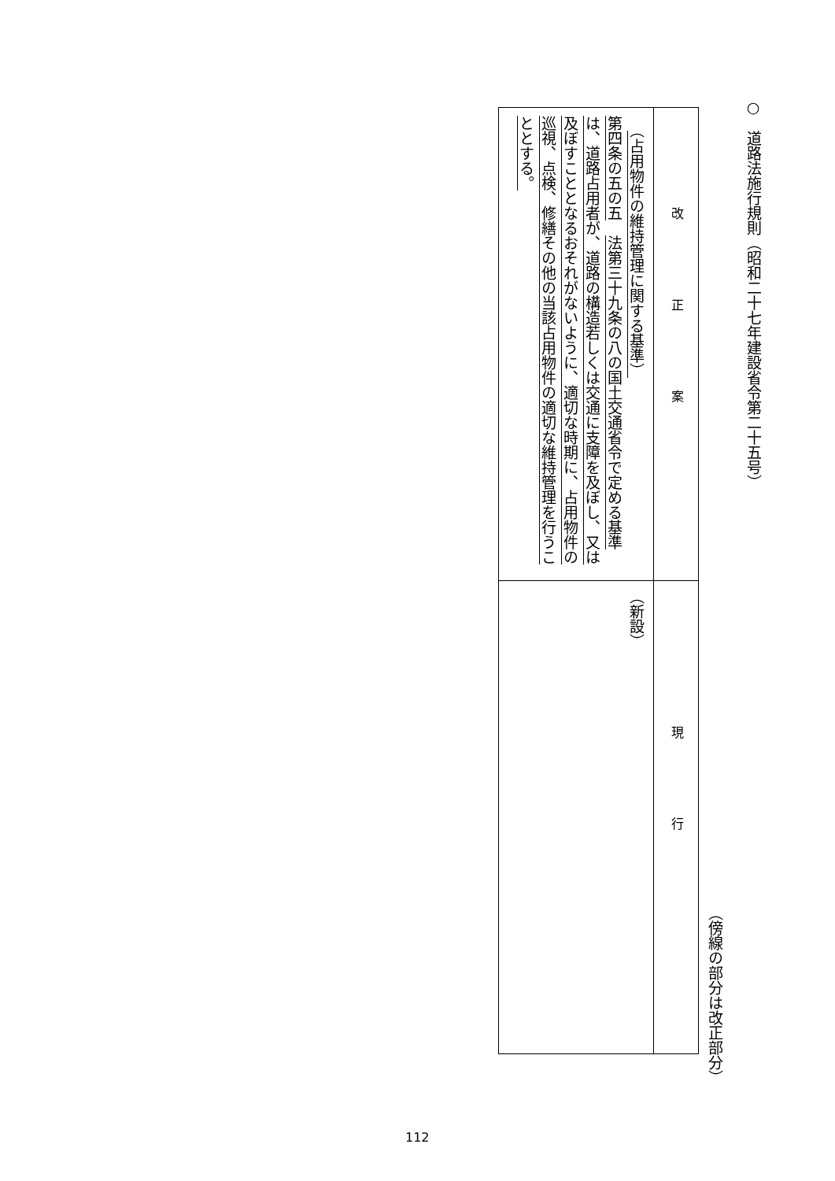○　道路法施行規則（昭和二十七年建設省令第二十五号）
（傍線の部分は改正部分）
| 改正案 | 現行 |
| --- | --- |
| （占用物件の維持管理に関する基準） 第四条の五の五 法第三十九条の八の国土交通省令で定める基準は、道路占用者が、道路の構造若しくは交通に支障を及ぼし、又は及ぼすこととなるおそれがないように、適切な時期に、占用物件の巡視、点検、修繕その他の当該占用物件の適切な維持管理を行うこととする。 | （新設） |
112